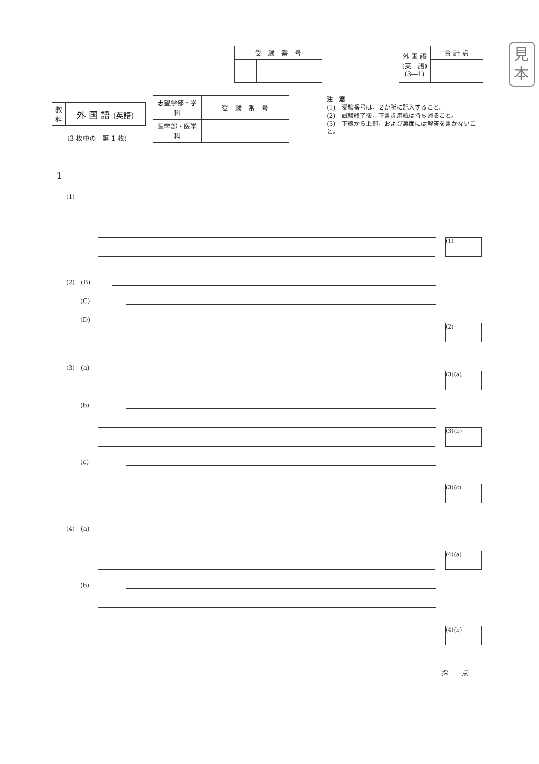見本
| 受 験 番 号 | | | |
| --- | --- | --- | --- |
| 外 国 語 (英 語) (3―1) | 合 計 点 |
| 教 科 | 外 国 語 (英語) |
(3 枚中の　第 1 枚)
| 志望学部・学科 | 受 験 番 号 | | | |
| --- | --- | --- | --- | --- |
| 医学部・医学科 | | | | |
注　意
(1)　受験番号は，２か所に記入すること。
(2)　試験終了後，下書き用紙は持ち帰ること。
(3)　下線から上部，および裏面には解答を書かないこと。
1
(1)
(1)
(2)　(B)
(C)
(D)
(2)
(3)　(a)
(3)(a)
(b)
(3)(b)
(c)
(3)(c)
(4)　(a)
(4)(a)
(b)
(4)(b)
| 採 点 |
| --- |